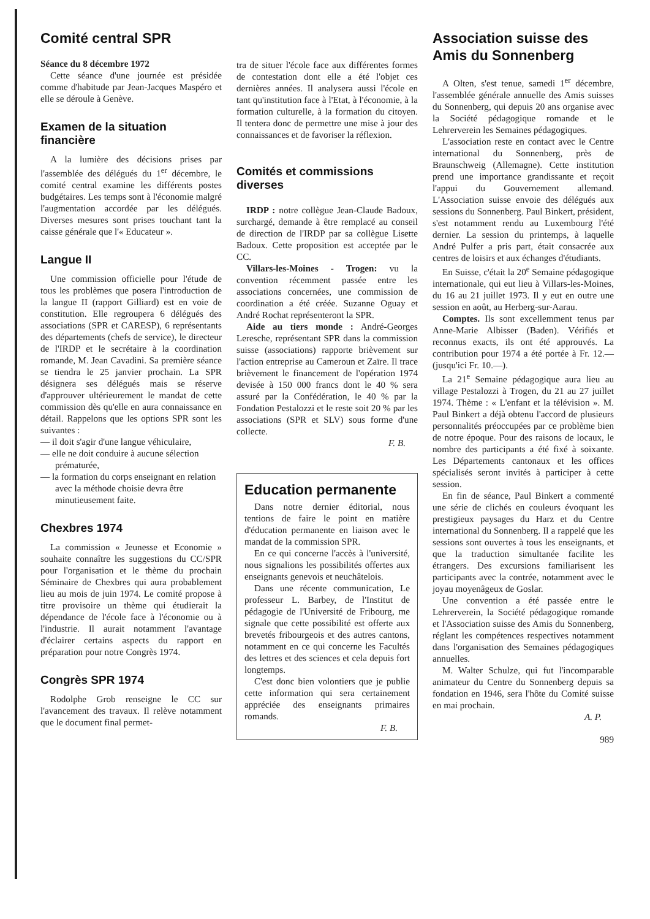Comité central SPR
Séance du 8 décembre 1972
Cette séance d'une journée est présidée comme d'habitude par Jean-Jacques Maspéro et elle se déroule à Genève.
Examen de la situation financière
A la lumière des décisions prises par l'assemblée des délégués du 1<sup>er</sup> décembre, le comité central examine les différents postes budgétaires. Les temps sont à l'économie malgré l'augmentation accordée par les délégués. Diverses mesures sont prises touchant tant la caisse générale que l'« Educateur ».
Langue II
Une commission officielle pour l'étude de tous les problèmes que posera l'introduction de la langue II (rapport Gilliard) est en voie de constitution. Elle regroupera 6 délégués des associations (SPR et CARESP), 6 représentants des départements (chefs de service), le directeur de l'IRDP et le secrétaire à la coordination romande, M. Jean Cavadini. Sa première séance se tiendra le 25 janvier prochain. La SPR désignera ses délégués mais se réserve d'approuver ultérieurement le mandat de cette commission dès qu'elle en aura connaissance en détail. Rappelons que les options SPR sont les suivantes :
— il doit s'agir d'une langue véhiculaire,
— elle ne doit conduire à aucune sélection prématurée,
— la formation du corps enseignant en relation avec la méthode choisie devra être minutieusement faite.
Chexbres 1974
La commission « Jeunesse et Economie » souhaite connaître les suggestions du CC/SPR pour l'organisation et le thème du prochain Séminaire de Chexbres qui aura probablement lieu au mois de juin 1974. Le comité propose à titre provisoire un thème qui étudierait la dépendance de l'école face à l'économie ou à l'industrie. Il aurait notamment l'avantage d'éclairer certains aspects du rapport en préparation pour notre Congrès 1974.
Congrès SPR 1974
Rodolphe Grob renseigne le CC sur l'avancement des travaux. Il relève notamment que le document final permet-
tra de situer l'école face aux différentes formes de contestation dont elle a été l'objet ces dernières années. Il analysera aussi l'école en tant qu'institution face à l'Etat, à l'économie, à la formation culturelle, à la formation du citoyen. Il tentera donc de permettre une mise à jour des connaissances et de favoriser la réflexion.
Comités et commissions diverses
IRDP : notre collègue Jean-Claude Badoux, surchargé, demande à être remplacé au conseil de direction de l'IRDP par sa collègue Lisette Badoux. Cette proposition est acceptée par le CC.
Villars-les-Moines - Trogen: vu la convention récemment passée entre les associations concernées, une commission de coordination a été créée. Suzanne Oguay et André Rochat représenteront la SPR.
Aide au tiers monde : André-Georges Leresche, représentant SPR dans la commission suisse (associations) rapporte brièvement sur l'action entreprise au Cameroun et Zaïre. Il trace brièvement le financement de l'opération 1974 devisée à 150 000 francs dont le 40 % sera assuré par la Confédération, le 40 % par la Fondation Pestalozzi et le reste soit 20 % par les associations (SPR et SLV) sous forme d'une collecte.
F. B.
Education permanente
Dans notre dernier éditorial, nous tentions de faire le point en matière d'éducation permanente en liaison avec le mandat de la commission SPR.
En ce qui concerne l'accès à l'université, nous signalions les possibilités offertes aux enseignants genevois et neuchâtelois.
Dans une récente communication, Le professeur L. Barbey, de l'Institut de pédagogie de l'Université de Fribourg, me signale que cette possibilité est offerte aux brevetés fribourgeois et des autres cantons, notamment en ce qui concerne les Facultés des lettres et des sciences et cela depuis fort longtemps.
C'est donc bien volontiers que je publie cette information qui sera certainement appréciée des enseignants primaires romands.
F. B.
Association suisse des Amis du Sonnenberg
A Olten, s'est tenue, samedi 1<sup>er</sup> décembre, l'assemblée générale annuelle des Amis suisses du Sonnenberg, qui depuis 20 ans organise avec la Société pédagogique romande et le Lehrerverein les Semaines pédagogiques.
L'association reste en contact avec le Centre international du Sonnenberg, près de Braunschweig (Allemagne). Cette institution prend une importance grandissante et reçoit l'appui du Gouvernement allemand. L'Association suisse envoie des délégués aux sessions du Sonnenberg. Paul Binkert, président, s'est notamment rendu au Luxembourg l'été dernier. La session du printemps, à laquelle André Pulfer a pris part, était consacrée aux centres de loisirs et aux échanges d'étudiants.
En Suisse, c'était la 20<sup>e</sup> Semaine pédagogique internationale, qui eut lieu à Villars-les-Moines, du 16 au 21 juillet 1973. Il y eut en outre une session en août, au Herberg-sur-Aarau.
Comptes. Ils sont excellemment tenus par Anne-Marie Albisser (Baden). Vérifiés et reconnus exacts, ils ont été approuvés. La contribution pour 1974 a été portée à Fr. 12.— (jusqu'ici Fr. 10.—).
La 21<sup>e</sup> Semaine pédagogique aura lieu au village Pestalozzi à Trogen, du 21 au 27 juillet 1974. Thème : « L'enfant et la télévision ». M. Paul Binkert a déjà obtenu l'accord de plusieurs personnalités préoccupées par ce problème bien de notre époque. Pour des raisons de locaux, le nombre des participants a été fixé à soixante. Les Départements cantonaux et les offices spécialisés seront invités à participer à cette session.
En fin de séance, Paul Binkert a commenté une série de clichés en couleurs évoquant les prestigieux paysages du Harz et du Centre international du Sonnenberg. Il a rappelé que les sessions sont ouvertes à tous les enseignants, et que la traduction simultanée facilite les étrangers. Des excursions familiarisent les participants avec la contrée, notamment avec le joyau moyenâgeux de Goslar.
Une convention a été passée entre le Lehrerverein, la Société pédagogique romande et l'Association suisse des Amis du Sonnenberg, réglant les compétences respectives notamment dans l'organisation des Semaines pédagogiques annuelles.
M. Walter Schulze, qui fut l'incomparable animateur du Centre du Sonnenberg depuis sa fondation en 1946, sera l'hôte du Comité suisse en mai prochain.
A. P.
989